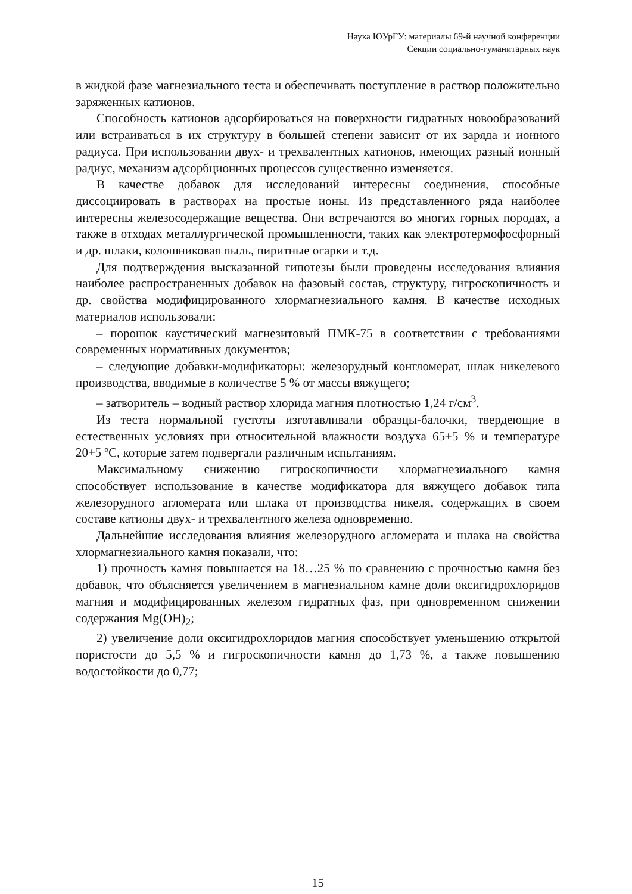Наука ЮУрГУ: материалы 69-й научной конференции
Секции социально-гуманитарных наук
в жидкой фазе магнезиального теста и обеспечивать поступление в раствор положительно заряженных катионов.
Способность катионов адсорбироваться на поверхности гидратных новообразований или встраиваться в их структуру в большей степени зависит от их заряда и ионного радиуса. При использовании двух- и трехвалентных катионов, имеющих разный ионный радиус, механизм адсорбционных процессов существенно изменяется.
В качестве добавок для исследований интересны соединения, способные диссоциировать в растворах на простые ионы. Из представленного ряда наиболее интересны железосодержащие вещества. Они встречаются во многих горных породах, а также в отходах металлургической промышленности, таких как электротермофосфорный и др. шлаки, колошниковая пыль, пиритные огарки и т.д.
Для подтверждения высказанной гипотезы были проведены исследования влияния наиболее распространенных добавок на фазовый состав, структуру, гигроскопичность и др. свойства модифицированного хлормагнезиального камня. В качестве исходных материалов использовали:
– порошок каустический магнезитовый ПМК-75 в соответствии с требованиями современных нормативных документов;
– следующие добавки-модификаторы: железорудный конгломерат, шлак никелевого производства, вводимые в количестве 5 % от массы вяжущего;
– затворитель – водный раствор хлорида магния плотностью 1,24 г/см<sup>3</sup>.
Из теста нормальной густоты изготавливали образцы-балочки, твердеющие в естественных условиях при относительной влажности воздуха 65±5 % и температуре 20+5 ºС, которые затем подвергали различным испытаниям.
Максимальному снижению гигроскопичности хлормагнезиального камня способствует использование в качестве модификатора для вяжущего добавок типа железорудного агломерата или шлака от производства никеля, содержащих в своем составе катионы двух- и трехвалентного железа одновременно.
Дальнейшие исследования влияния железорудного агломерата и шлака на свойства хлормагнезиального камня показали, что:
1) прочность камня повышается на 18…25 % по сравнению с прочностью камня без добавок, что объясняется увеличением в магнезиальном камне доли оксигидрохлоридов магния и модифицированных железом гидратных фаз, при одновременном снижении содержания Mg(OH)<sub>2</sub>;
2) увеличение доли оксигидрохлоридов магния способствует уменьшению открытой пористости до 5,5 % и гигроскопичности камня до 1,73 %, а также повышению водостойкости до 0,77;
15